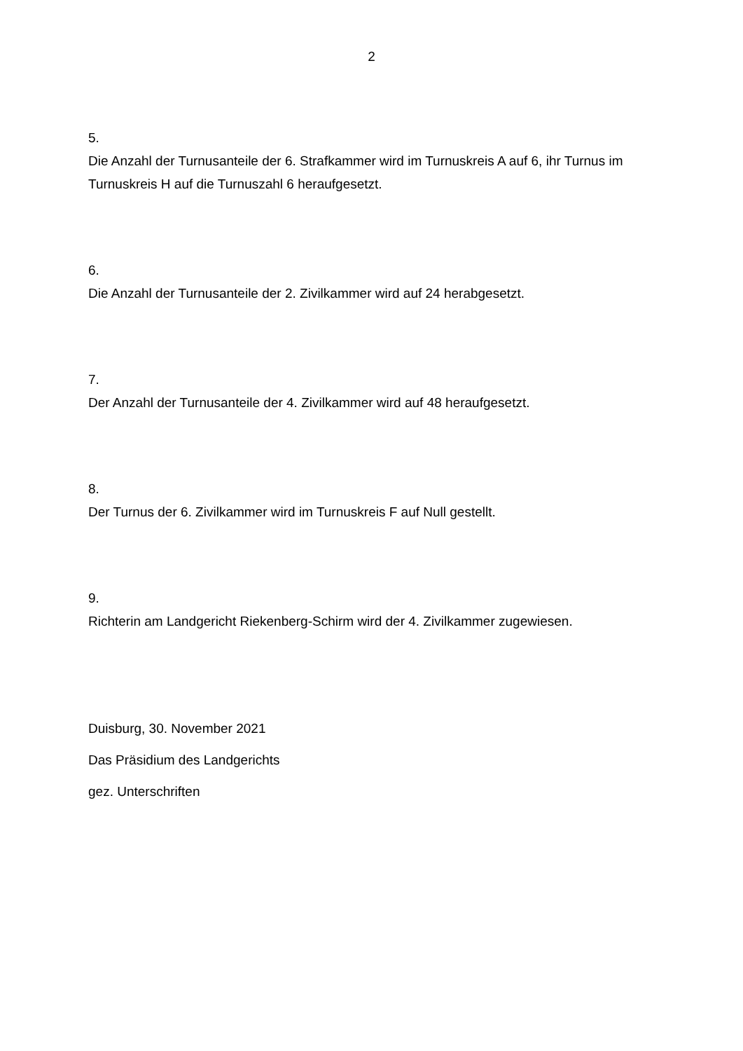2
5.
Die Anzahl der Turnusanteile der 6. Strafkammer wird im Turnuskreis A auf 6, ihr Turnus im Turnuskreis H auf die Turnuszahl 6 heraufgesetzt.
6.
Die Anzahl der Turnusanteile der 2. Zivilkammer wird auf 24 herabgesetzt.
7.
Der Anzahl der Turnusanteile der 4. Zivilkammer wird auf 48 heraufgesetzt.
8.
Der Turnus der 6. Zivilkammer wird im Turnuskreis F auf Null gestellt.
9.
Richterin am Landgericht Riekenberg-Schirm wird der 4. Zivilkammer zugewiesen.
Duisburg, 30. November 2021
Das Präsidium des Landgerichts
gez. Unterschriften